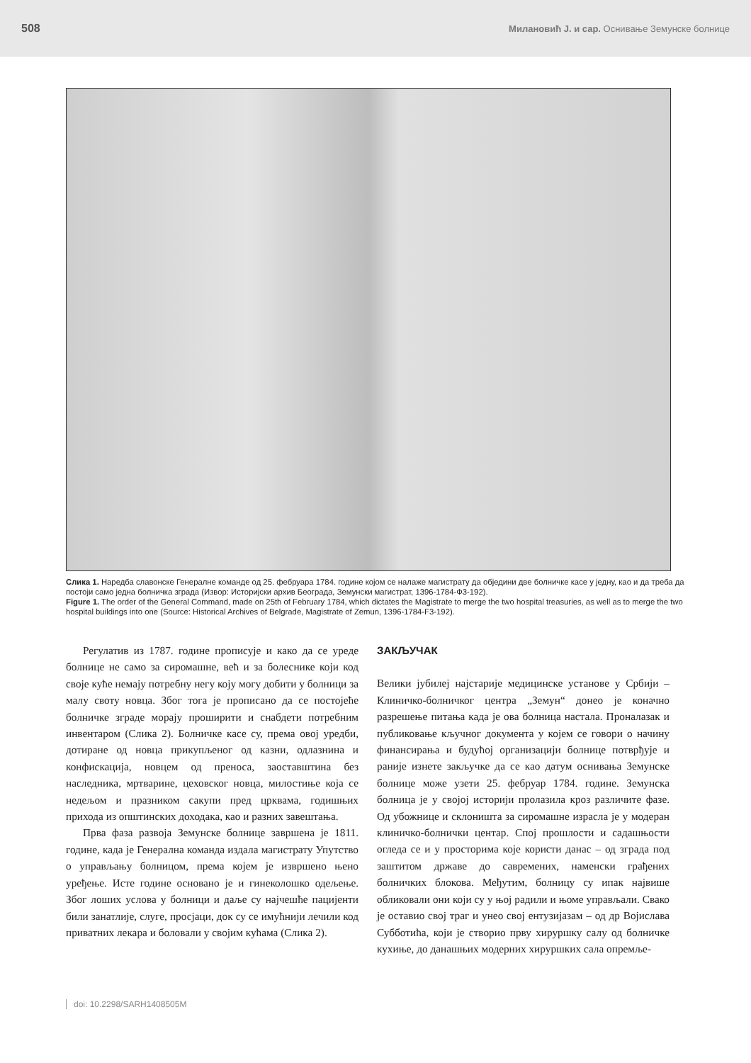508 Милановић Ј. и сар. Оснивање Земунске болнице
Слика 1. Наредба славонске Генералне команде од 25. фебруара 1784. године којом се налаже магистрату да обједини две болничке касе у једну, као и да треба да постоји само једна болничка зграда (Извор: Историјски архив Београда, Земунски магистрат, 1396-1784-Ф3-192).
Figure 1. The order of the General Command, made on 25th of February 1784, which dictates the Magistrate to merge the two hospital treasuries, as well as to merge the two hospital buildings into one (Source: Historical Archives of Belgrade, Magistrate of Zemun, 1396-1784-F3-192).
Регулатив из 1787. године прописује и како да се уреде болнице не само за сиромашне, већ и за болеснике који код своје куће немају потребну негу коју могу добити у болници за малу своту новца. Због тога је прописано да се постојеће болничке зграде морају проширити и снабдети потребним инвентаром (Слика 2). Болничке касе су, према овој уредби, дотиране од новца прикупљеног од казни, одлазнина и конфискација, новцем од преноса, заоставштина без наследника, мртварине, цеховског новца, милостиње која се недељом и празником сакупи пред црквама, годишњих прихода из општинских доходака, као и разних завештања.
Прва фаза развоја Земунске болнице завршена је 1811. године, када је Генерална команда издала магистрату Упутство о управљању болницом, према којем је извршено њено уређење. Исте године основано је и гинеколошко одељење. Због лоших услова у болници и даље су најчешће пацијенти били занатлије, слуге, просјаци, док су се имућнији лечили код приватних лекара и боловали у својим кућама (Слика 2).
ЗАКЉУЧАК
Велики јубилеј најстарије медицинске установе у Србији – Клиничко-болничког центра „Земун“ донео је коначно разрешење питања када је ова болница настала. Проналазак и публиковање кључног документа у којем се говори о начину финансирања и будућој организацији болнице потврђује и раније изнете закључке да се као датум оснивања Земунске болнице може узети 25. фебруар 1784. године. Земунска болница је у својој историји пролазила кроз различите фазе. Од убожнице и склоништа за сиромашне израсла је у модеран клиничко-болнички центар. Спој прошлости и садашњости огледа се и у просторима које користи данас – од зграда под заштитом државе до савремених, наменски грађених болничких блокова. Међутим, болницу су ипак највише обликовали они који су у њој радили и њоме управљали. Свако је оставио свој траг и унео свој ентузијазам – од др Војислава Субботића, који је створио прву хируршку салу од болничке кухиње, до данашњих модерних хируршких сала опремље-
doi: 10.2298/SARH1408505M